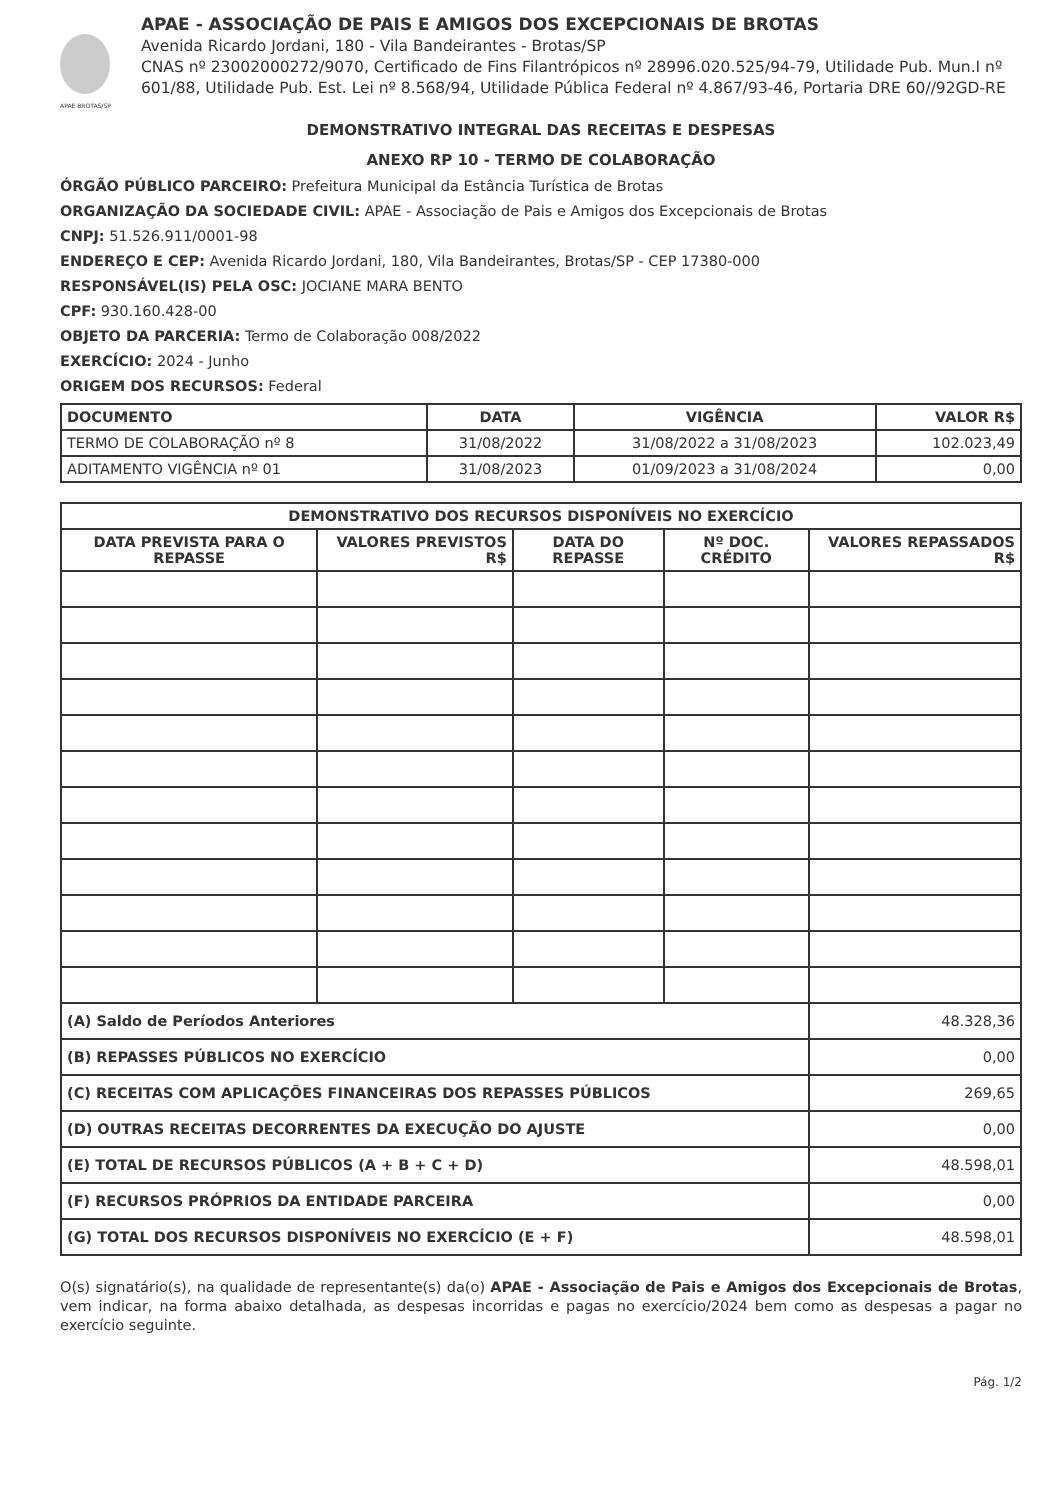APAE BROTAS/SP
APAE - ASSOCIAÇÃO DE PAIS E AMIGOS DOS EXCEPCIONAIS DE BROTAS
Avenida Ricardo Jordani, 180 - Vila Bandeirantes - Brotas/SP
CNAS nº 23002000272/9070, Certificado de Fins Filantrópicos nº 28996.020.525/94-79, Utilidade Pub. Mun.I nº 601/88, Utilidade Pub. Est. Lei nº 8.568/94, Utilidade Pública Federal nº 4.867/93-46, Portaria DRE 60//92GD-RE
DEMONSTRATIVO INTEGRAL DAS RECEITAS E DESPESAS
ANEXO RP 10 - TERMO DE COLABORAÇÃO
ÓRGÃO PÚBLICO PARCEIRO: Prefeitura Municipal da Estância Turística de Brotas
ORGANIZAÇÃO DA SOCIEDADE CIVIL: APAE - Associação de Pais e Amigos dos Excepcionais de Brotas
CNPJ: 51.526.911/0001-98
ENDEREÇO E CEP: Avenida Ricardo Jordani, 180, Vila Bandeirantes, Brotas/SP - CEP 17380-000
RESPONSÁVEL(IS) PELA OSC: JOCIANE MARA BENTO
CPF: 930.160.428-00
OBJETO DA PARCERIA: Termo de Colaboração 008/2022
EXERCÍCIO: 2024 - Junho
ORIGEM DOS RECURSOS: Federal
| DOCUMENTO | DATA | VIGÊNCIA | VALOR R$ |
| --- | --- | --- | --- |
| TERMO DE COLABORAÇÃO nº 8 | 31/08/2022 | 31/08/2022 a 31/08/2023 | 102.023,49 |
| ADITAMENTO VIGÊNCIA nº 01 | 31/08/2023 | 01/09/2023 a 31/08/2024 | 0,00 |
| DEMONSTRATIVO DOS RECURSOS DISPONÍVEIS NO EXERCÍCIO | | | | |
| --- | --- | --- | --- | --- |
| DATA PREVISTA PARA O REPASSE | VALORES PREVISTOS R$ | DATA DO REPASSE | Nº DOC. CRÉDITO | VALORES REPASSADOS R$ |
| (A) Saldo de Períodos Anteriores | | | | 48.328,36 |
| (B) REPASSES PÚBLICOS NO EXERCÍCIO | | | | 0,00 |
| (C) RECEITAS COM APLICAÇÕES FINANCEIRAS DOS REPASSES PÚBLICOS | | | | 269,65 |
| (D) OUTRAS RECEITAS DECORRENTES DA EXECUÇÃO DO AJUSTE | | | | 0,00 |
| (E) TOTAL DE RECURSOS PÚBLICOS (A + B + C + D) | | | | 48.598,01 |
| (F) RECURSOS PRÓPRIOS DA ENTIDADE PARCEIRA | | | | 0,00 |
| (G) TOTAL DOS RECURSOS DISPONÍVEIS NO EXERCÍCIO (E + F) | | | | 48.598,01 |
O(s) signatário(s), na qualidade de representante(s) da(o) APAE - Associação de Pais e Amigos dos Excepcionais de Brotas, vem indicar, na forma abaixo detalhada, as despesas incorridas e pagas no exercício/2024 bem como as despesas a pagar no exercício seguinte.
Pág. 1/2